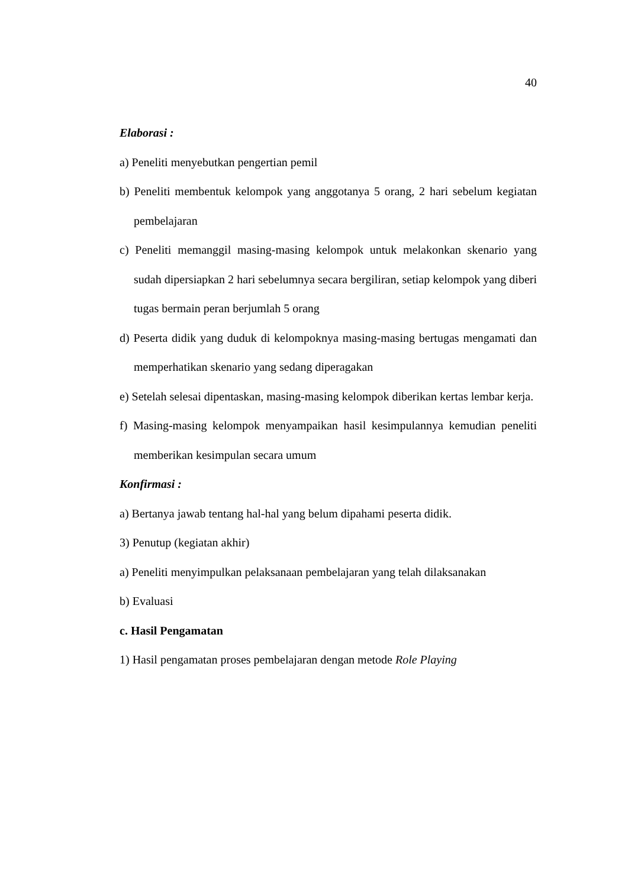40
Elaborasi :
a) Peneliti menyebutkan pengertian pemil
b) Peneliti membentuk kelompok yang anggotanya 5 orang, 2 hari sebelum kegiatan pembelajaran
c) Peneliti memanggil masing-masing kelompok untuk melakonkan skenario yang sudah dipersiapkan 2 hari sebelumnya secara bergiliran, setiap kelompok yang diberi tugas bermain peran berjumlah 5 orang
d) Peserta didik yang duduk di kelompoknya masing-masing bertugas mengamati dan memperhatikan skenario yang sedang diperagakan
e) Setelah selesai dipentaskan, masing-masing kelompok diberikan kertas lembar kerja.
f) Masing-masing kelompok menyampaikan hasil kesimpulannya kemudian peneliti memberikan kesimpulan secara umum
Konfirmasi :
a) Bertanya jawab tentang hal-hal yang belum dipahami peserta didik.
3) Penutup (kegiatan akhir)
a) Peneliti menyimpulkan pelaksanaan pembelajaran yang telah dilaksanakan
b) Evaluasi
c. Hasil Pengamatan
1) Hasil pengamatan proses pembelajaran dengan metode Role Playing